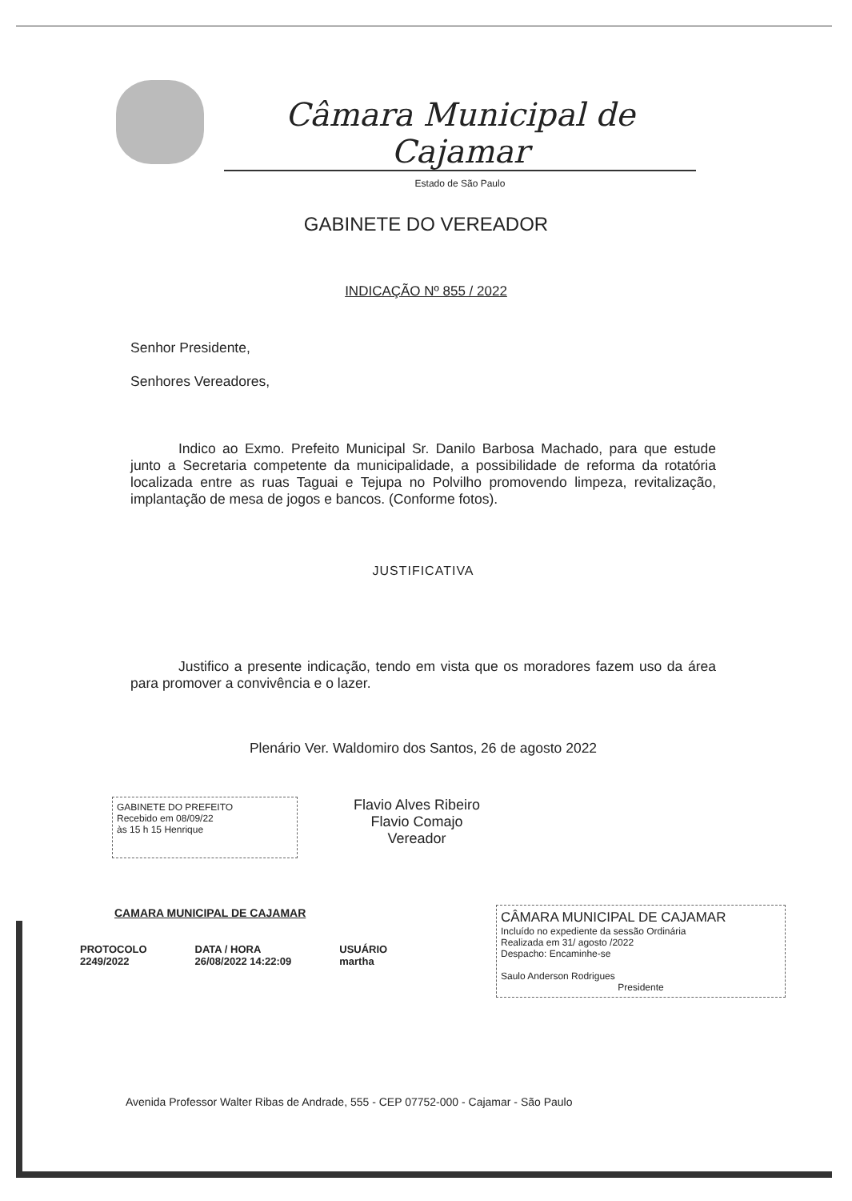Câmara Municipal de Cajamar
Estado de São Paulo
GABINETE DO VEREADOR
INDICAÇÃO Nº 855 / 2022
Senhor Presidente,
Senhores Vereadores,
Indico ao Exmo. Prefeito Municipal Sr. Danilo Barbosa Machado, para que estude junto a Secretaria competente da municipalidade, a possibilidade de reforma da rotatória localizada entre as ruas Taguai e Tejupa no Polvilho promovendo limpeza, revitalização, implantação de mesa de jogos e bancos. (Conforme fotos).
JUSTIFICATIVA
Justifico a presente indicação, tendo em vista que os moradores fazem uso da área para promover a convivência e o lazer.
Plenário Ver. Waldomiro dos Santos, 26 de agosto 2022
GABINETE DO PREFEITO
Recebido em 08/09/22
às 15 h 15 Henrique
Flavio Alves Ribeiro
Flavio Comajo
Vereador
CÂMARA MUNICIPAL DE CAJAMAR
Incluído no expediente da sessão Ordinária
Realizada em 31/ agosto /2022
Despacho: Encaminhe-se
Saulo Anderson Rodrigues
Presidente
CAMARA MUNICIPAL DE CAJAMAR
PROTOCOLO
2249/2022
DATA / HORA
26/08/2022 14:22:09
USUÁRIO
martha
Avenida Professor Walter Ribas de Andrade, 555 - CEP 07752-000 - Cajamar - São Paulo